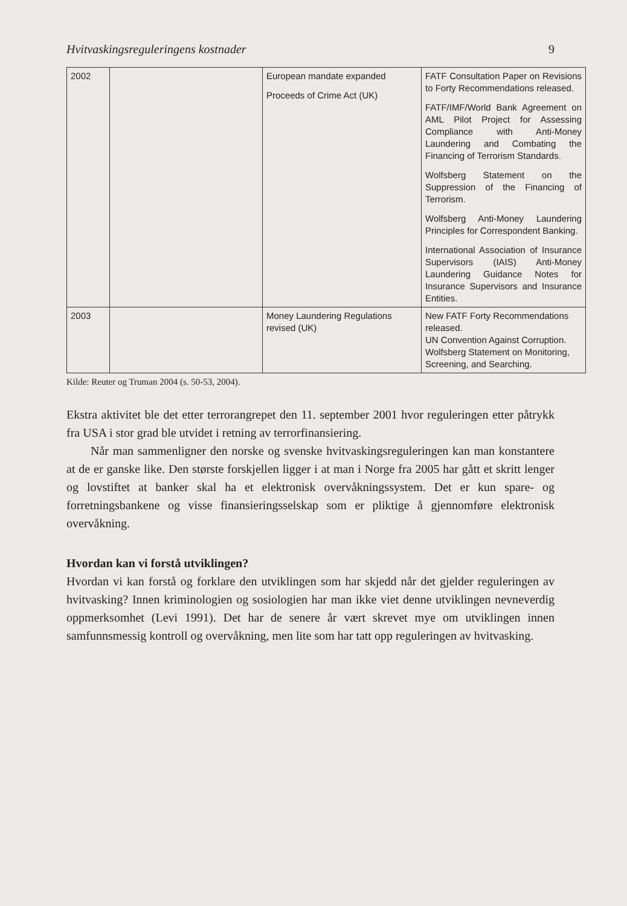Hvitvaskingsreguleringens kostnader 9
| 2002 | | European mandate expanded Proceeds of Crime Act (UK) | FATF Consultation Paper on Revisions to Forty Recommendations released. FATF/IMF/World Bank Agreement on AML Pilot Project for Assessing Compliance with Anti-Money Laundering and Combating the Financing of Terrorism Standards. Wolfsberg Statement on the Suppression of the Financing of Terrorism. Wolfsberg Anti-Money Laundering Principles for Correspondent Banking. International Association of Insurance Supervisors (IAIS) Anti-Money Laundering Guidance Notes for Insurance Supervisors and Insurance Entities. |
| 2003 | | Money Laundering Regulations revised (UK) | New FATF Forty Recommendations released. UN Convention Against Corruption. Wolfsberg Statement on Monitoring, Screening, and Searching. |
Kilde: Reuter og Truman 2004 (s. 50-53, 2004).
Ekstra aktivitet ble det etter terrorangrepet den 11. september 2001 hvor reguleringen etter påtrykk fra USA i stor grad ble utvidet i retning av terrorfinansiering.
Når man sammenligner den norske og svenske hvitvaskingsreguleringen kan man konstantere at de er ganske like. Den største forskjellen ligger i at man i Norge fra 2005 har gått et skritt lenger og lovstiftet at banker skal ha et elektronisk overvåkningssystem. Det er kun spare- og forretningsbankene og visse finansieringsselskap som er pliktige å gjennomføre elektronisk overvåkning.
Hvordan kan vi forstå utviklingen?
Hvordan vi kan forstå og forklare den utviklingen som har skjedd når det gjelder reguleringen av hvitvasking? Innen kriminologien og sosiologien har man ikke viet denne utviklingen nevneverdig oppmerksomhet (Levi 1991). Det har de senere år vært skrevet mye om utviklingen innen samfunnsmessig kontroll og overvåkning, men lite som har tatt opp reguleringen av hvitvasking.